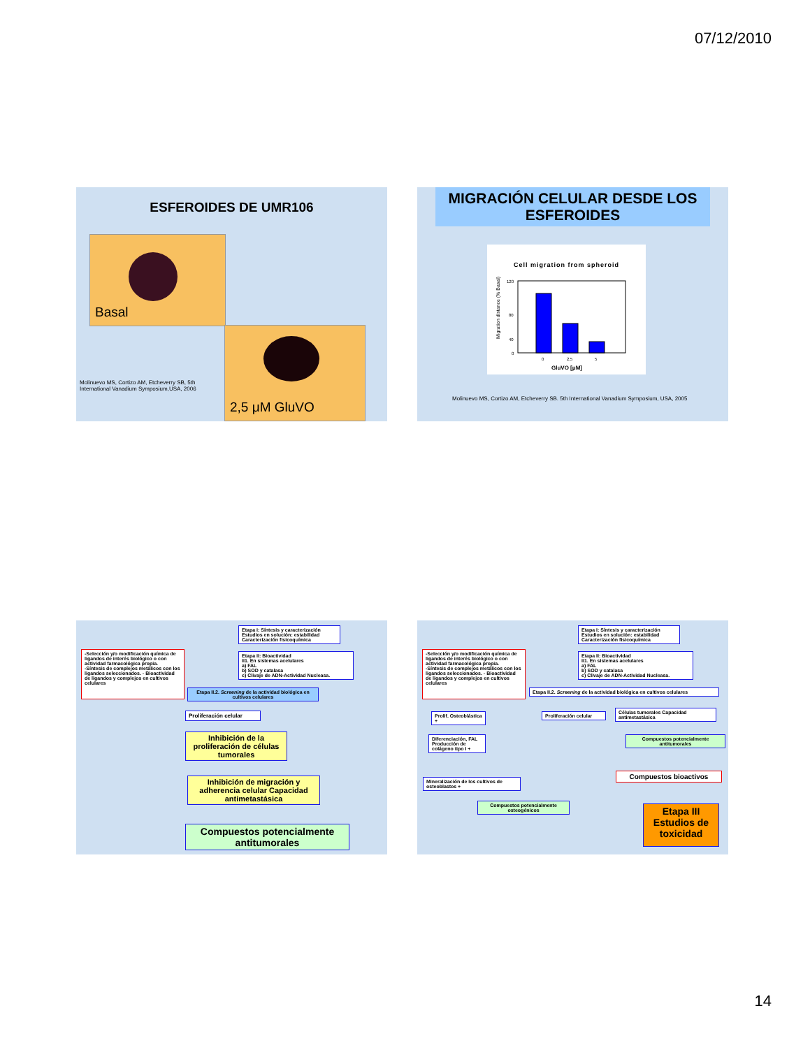07/12/2010
ESFEROIDES DE UMR106
Basal
2,5 μM GluVO
Molinuevo MS, Cortizo AM, Etcheverry SB, 5th
International Vanadium Symposium,USA, 2006
MIGRACIÓN CELULAR DESDE LOS ESFEROIDES
Cell migration from spheroid
Migration distance (% Basal)
120
80
40
0
0
2,5
5
GluVO [μM]
Molinuevo MS, Cortizo AM, Etcheverry SB. 5th International Vanadium Symposium, USA, 2005
Etapa I: Síntesis y caracterización
Estudios en solución: estabilidad
Caracterización fisicoquímica
-Selección y/o modificación química de ligandos de interés biológico o con actividad farmacológica propia.
-Síntesis de complejos metálicos con los ligandos seleccionados. - Bioactividad de ligandos y complejos en cultivos celulares
Etapa II: Bioactividad
II1. En sistemas acelulares
a) FAL
b) SOD y catalasa
c) Clivaje de ADN-Actividad Nucleasa.
Etapa II.2. Screening de la actividad biológica en cultivos celulares
Proliferación celular
Inhibición de la proliferación de células tumorales
Inhibición de migración y adherencia celular Capacidad antimetastásica
Compuestos potencialmente antitumorales
Etapa I: Síntesis y caracterización
Estudios en solución: estabilidad
Caracterización fisicoquímica
-Selección y/o modificación química de ligandos de interés biológico o con actividad farmacológica propia.
-Síntesis de complejos metálicos con los ligandos seleccionados. - Bioactividad de ligandos y complejos en cultivos celulares
Etapa II: Bioactividad
II1. En sistemas acelulares
a) FAL
b) SOD y catalasa
c) Clivaje de ADN-Actividad Nucleasa.
Etapa II.2. Screening de la actividad biológica en cultivos celulares
Prolif. Osteoblástica +
Proliferación celular
Células tumorales Capacidad antimetastásica
Diferenciación, FAL Producción de colágeno tipo I +
Compuestos potencialmente antitumorales
Compuestos bioactivos
Mineralización de los cultivos de osteoblastos +
Compuestos potencialmente osteogénicos
Etapa III Estudios de toxicidad
14